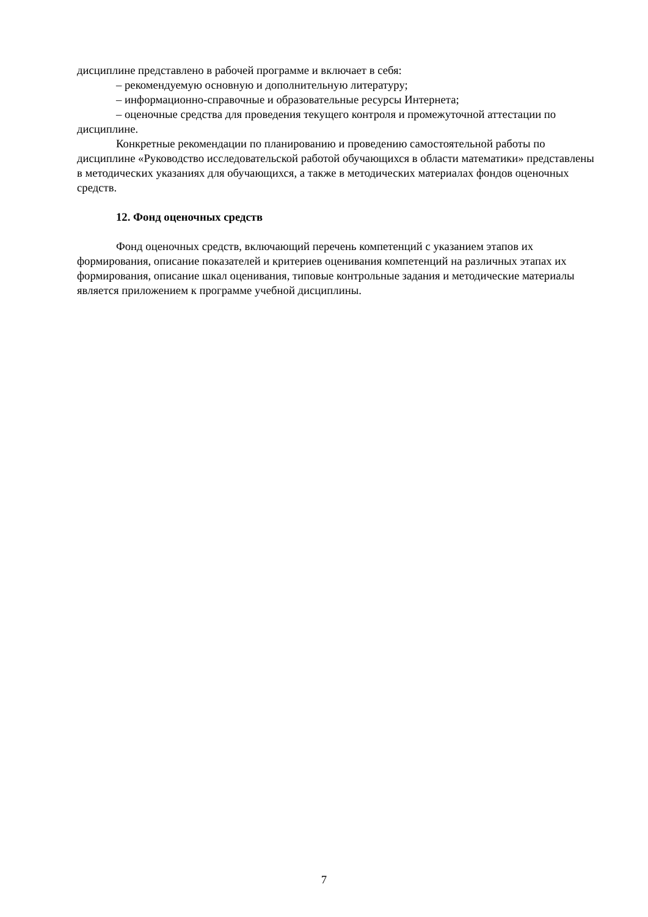дисциплине представлено в рабочей программе и включает в себя:
– рекомендуемую основную и дополнительную литературу;
– информационно-справочные и образовательные ресурсы Интернета;
– оценочные средства для проведения текущего контроля и промежуточной аттестации по дисциплине.
Конкретные рекомендации по планированию и проведению самостоятельной работы по дисциплине «Руководство исследовательской работой обучающихся в области математики» представлены в методических указаниях для обучающихся, а также в методических материалах фондов оценочных средств.
12. Фонд оценочных средств
Фонд оценочных средств, включающий перечень компетенций с указанием этапов их формирования, описание показателей и критериев оценивания компетенций на различных этапах их формирования, описание шкал оценивания, типовые контрольные задания и методические материалы является приложением к программе учебной дисциплины.
7